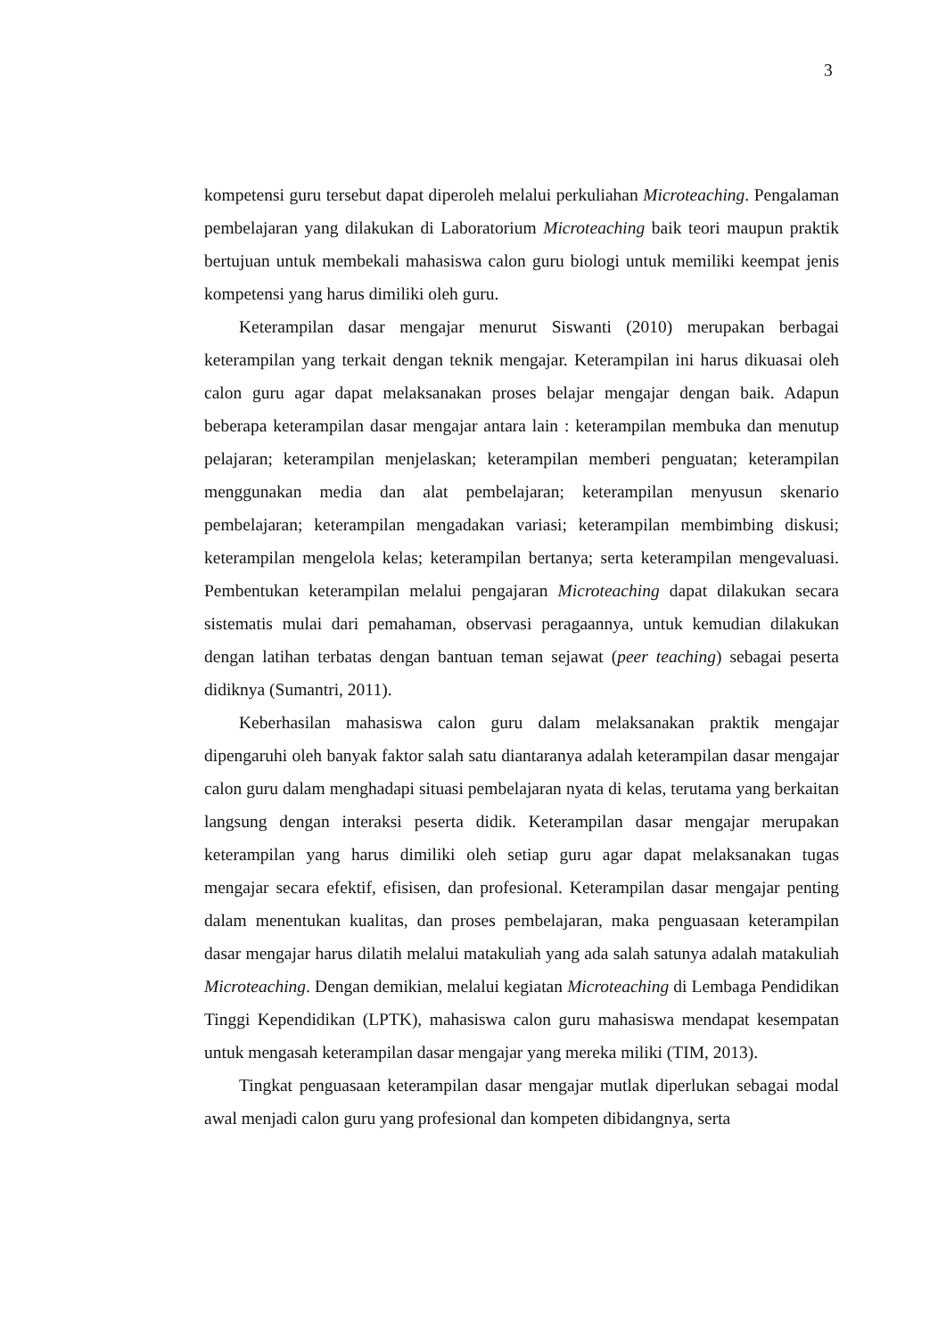3
kompetensi guru tersebut dapat diperoleh melalui perkuliahan Microteaching. Pengalaman pembelajaran yang dilakukan di Laboratorium Microteaching baik teori maupun praktik bertujuan untuk membekali mahasiswa calon guru biologi untuk memiliki keempat jenis kompetensi yang harus dimiliki oleh guru.
Keterampilan dasar mengajar menurut Siswanti (2010) merupakan berbagai keterampilan yang terkait dengan teknik mengajar. Keterampilan ini harus dikuasai oleh calon guru agar dapat melaksanakan proses belajar mengajar dengan baik. Adapun beberapa keterampilan dasar mengajar antara lain : keterampilan membuka dan menutup pelajaran; keterampilan menjelaskan; keterampilan memberi penguatan; keterampilan menggunakan media dan alat pembelajaran; keterampilan menyusun skenario pembelajaran; keterampilan mengadakan variasi; keterampilan membimbing diskusi; keterampilan mengelola kelas; keterampilan bertanya; serta keterampilan mengevaluasi. Pembentukan keterampilan melalui pengajaran Microteaching dapat dilakukan secara sistematis mulai dari pemahaman, observasi peragaannya, untuk kemudian dilakukan dengan latihan terbatas dengan bantuan teman sejawat (peer teaching) sebagai peserta didiknya (Sumantri, 2011).
Keberhasilan mahasiswa calon guru dalam melaksanakan praktik mengajar dipengaruhi oleh banyak faktor salah satu diantaranya adalah keterampilan dasar mengajar calon guru dalam menghadapi situasi pembelajaran nyata di kelas, terutama yang berkaitan langsung dengan interaksi peserta didik. Keterampilan dasar mengajar merupakan keterampilan yang harus dimiliki oleh setiap guru agar dapat melaksanakan tugas mengajar secara efektif, efisisen, dan profesional. Keterampilan dasar mengajar penting dalam menentukan kualitas, dan proses pembelajaran, maka penguasaan keterampilan dasar mengajar harus dilatih melalui matakuliah yang ada salah satunya adalah matakuliah Microteaching. Dengan demikian, melalui kegiatan Microteaching di Lembaga Pendidikan Tinggi Kependidikan (LPTK), mahasiswa calon guru mahasiswa mendapat kesempatan untuk mengasah keterampilan dasar mengajar yang mereka miliki (TIM, 2013).
Tingkat penguasaan keterampilan dasar mengajar mutlak diperlukan sebagai modal awal menjadi calon guru yang profesional dan kompeten dibidangnya, serta